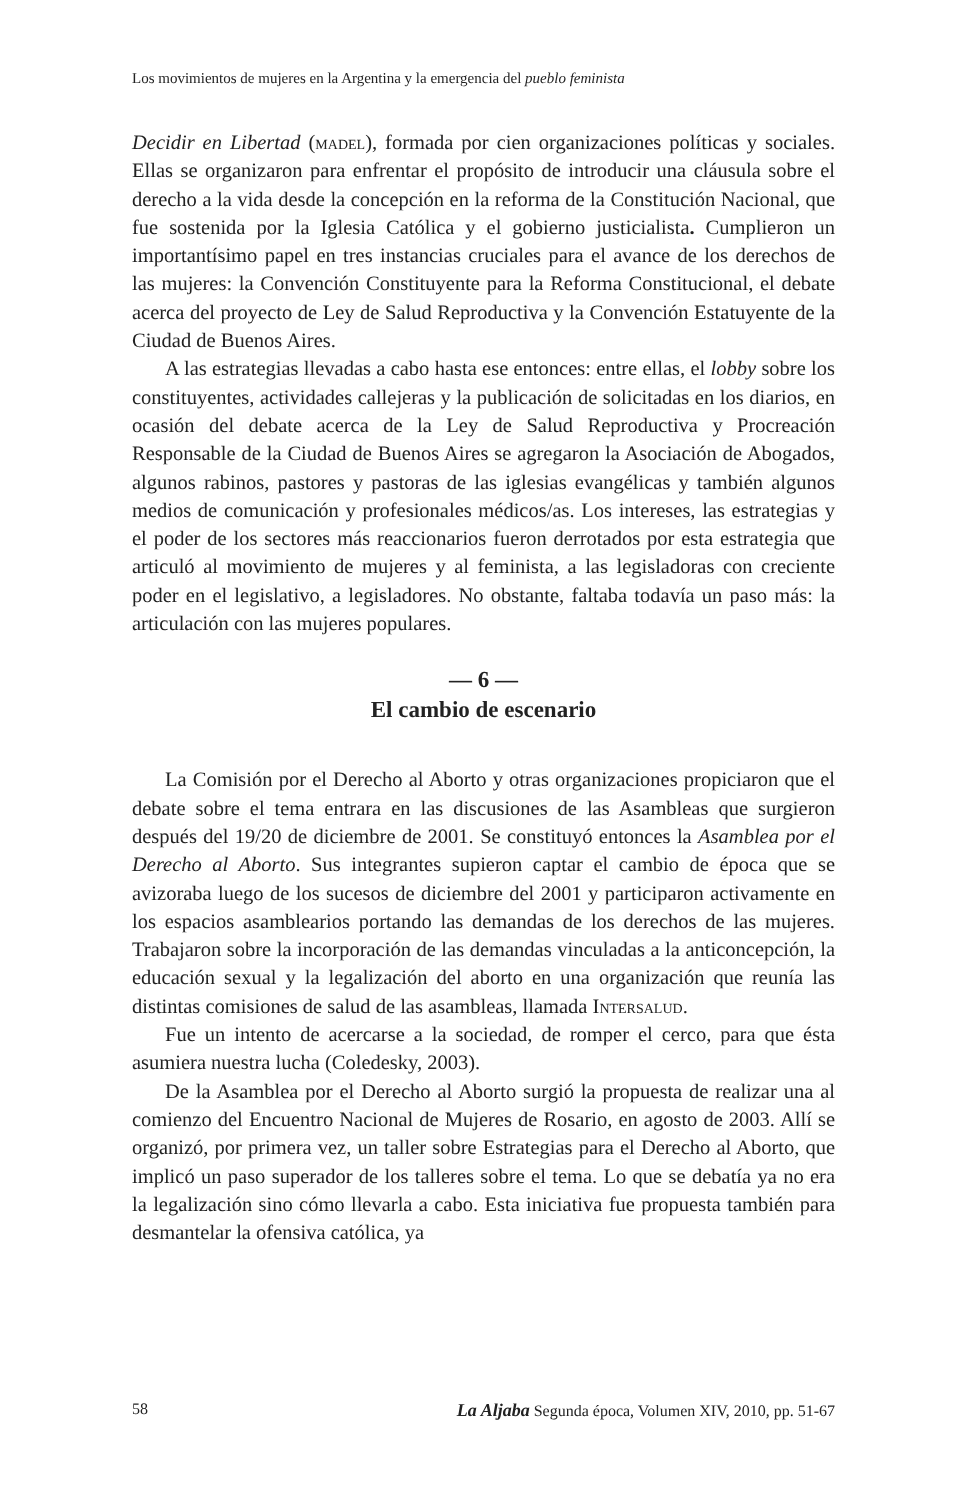Los movimientos de mujeres en la Argentina y la emergencia del pueblo feminista
Decidir en Libertad (madel), formada por cien organizaciones políticas y sociales. Ellas se organizaron para enfrentar el propósito de introducir una cláusula sobre el derecho a la vida desde la concepción en la reforma de la Constitución Nacional, que fue sostenida por la Iglesia Católica y el gobierno justicialista. Cumplieron un importantísimo papel en tres instancias cruciales para el avance de los derechos de las mujeres: la Convención Constituyente para la Reforma Constitucional, el debate acerca del proyecto de Ley de Salud Reproductiva y la Convención Estatuyente de la Ciudad de Buenos Aires.
A las estrategias llevadas a cabo hasta ese entonces: entre ellas, el lobby sobre los constituyentes, actividades callejeras y la publicación de solicitadas en los diarios, en ocasión del debate acerca de la Ley de Salud Reproductiva y Procreación Responsable de la Ciudad de Buenos Aires se agregaron la Asociación de Abogados, algunos rabinos, pastores y pastoras de las iglesias evangélicas y también algunos medios de comunicación y profesionales médicos/as. Los intereses, las estrategias y el poder de los sectores más reaccionarios fueron derrotados por esta estrategia que articuló al movimiento de mujeres y al feminista, a las legisladoras con creciente poder en el legislativo, a legisladores. No obstante, faltaba todavía un paso más: la articulación con las mujeres populares.
— 6 —
El cambio de escenario
La Comisión por el Derecho al Aborto y otras organizaciones propiciaron que el debate sobre el tema entrara en las discusiones de las Asambleas que surgieron después del 19/20 de diciembre de 2001. Se constituyó entonces la Asamblea por el Derecho al Aborto. Sus integrantes supieron captar el cambio de época que se avizoraba luego de los sucesos de diciembre del 2001 y participaron activamente en los espacios asamblearios portando las demandas de los derechos de las mujeres. Trabajaron sobre la incorporación de las demandas vinculadas a la anticoncepción, la educación sexual y la legalización del aborto en una organización que reunía las distintas comisiones de salud de las asambleas, llamada Intersalud.
Fue un intento de acercarse a la sociedad, de romper el cerco, para que ésta asumiera nuestra lucha (Coledesky, 2003).
De la Asamblea por el Derecho al Aborto surgió la propuesta de realizar una al comienzo del Encuentro Nacional de Mujeres de Rosario, en agosto de 2003. Allí se organizó, por primera vez, un taller sobre Estrategias para el Derecho al Aborto, que implicó un paso superador de los talleres sobre el tema. Lo que se debatía ya no era la legalización sino cómo llevarla a cabo. Esta iniciativa fue propuesta también para desmantelar la ofensiva católica, ya
58 La Aljaba Segunda época, Volumen XIV, 2010, pp. 51-67